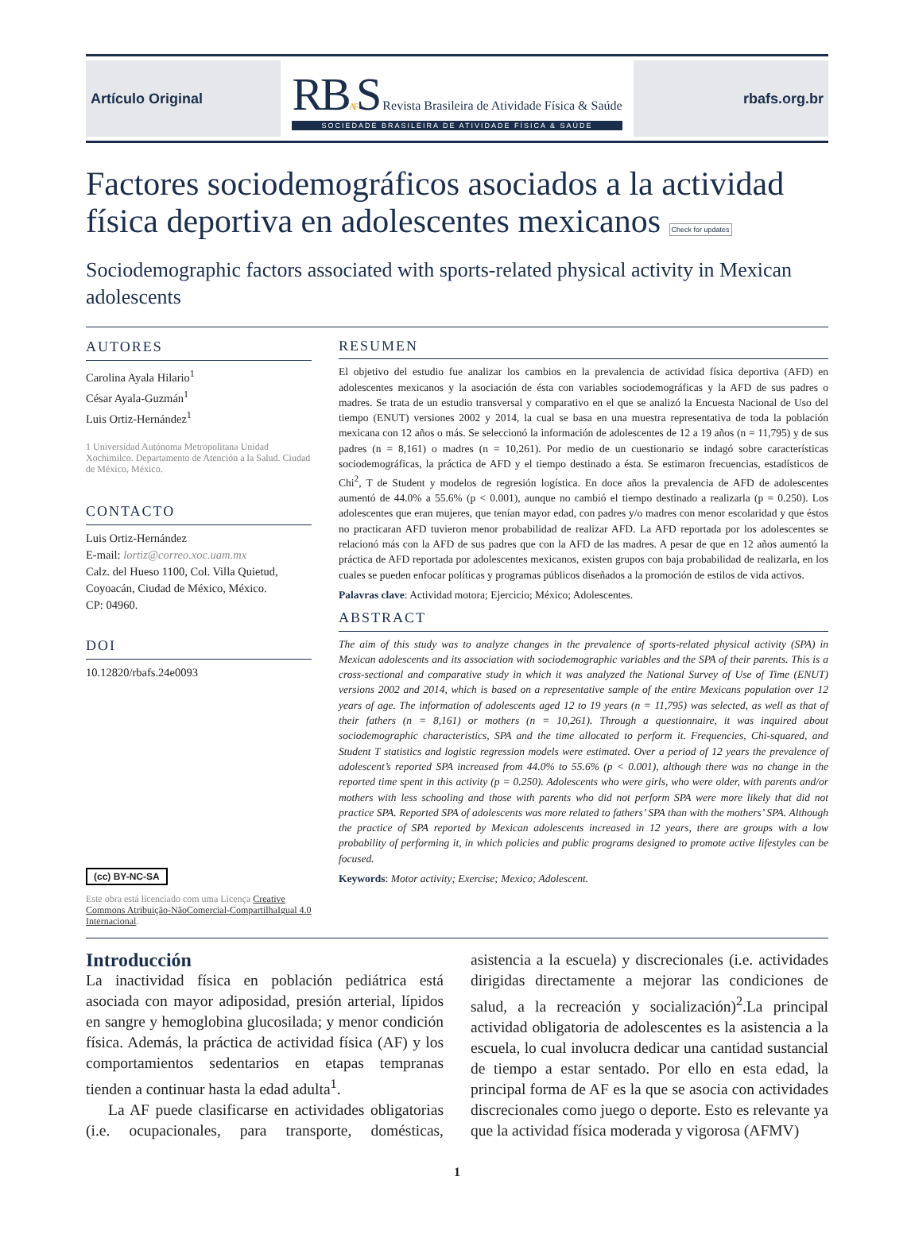Artículo Original
RBAFS Revista Brasileira de Atividade Física & Saúde
SOCIEDADE BRASILEIRA DE ATIVIDADE FÍSICA & SAÚDE
rbafs.org.br
Factores sociodemográficos asociados a la actividad física deportiva en adolescentes mexicanos Check for updates
Sociodemographic factors associated with sports-related physical activity in Mexican adolescents
AUTORES
Carolina Ayala Hilario<sup>1</sup>
César Ayala-Guzmán<sup>1</sup>
Luis Ortiz-Hernández<sup>1</sup>
1 Universidad Autónoma Metropolitana Unidad Xochimilco. Departamento de Atención a la Salud. Ciudad de México, México.
CONTACTO
Luis Ortiz-Hernández
E-mail: lortiz@correo.xoc.uam.mx
Calz. del Hueso 1100, Col. Villa Quietud, Coyoacán, Ciudad de México, México.
CP: 04960.
DOI
10.12820/rbafs.24e0093
(cc) BY-NC-SA
Este obra está licenciado com uma Licença Creative Commons Atribuição-NãoComercial-CompartilhaIgual 4.0 Internacional.
RESUMEN
El objetivo del estudio fue analizar los cambios en la prevalencia de actividad física deportiva (AFD) en adolescentes mexicanos y la asociación de ésta con variables sociodemográficas y la AFD de sus padres o madres. Se trata de un estudio transversal y comparativo en el que se analizó la Encuesta Nacional de Uso del tiempo (ENUT) versiones 2002 y 2014, la cual se basa en una muestra representativa de toda la población mexicana con 12 años o más. Se seleccionó la información de adolescentes de 12 a 19 años (n = 11,795) y de sus padres (n = 8,161) o madres (n = 10,261). Por medio de un cuestionario se indagó sobre características sociodemográficas, la práctica de AFD y el tiempo destinado a ésta. Se estimaron frecuencias, estadísticos de Chi<sup>2</sup>, T de Student y modelos de regresión logística. En doce años la prevalencia de AFD de adolescentes aumentó de 44.0% a 55.6% (p < 0.001), aunque no cambió el tiempo destinado a realizarla (p = 0.250). Los adolescentes que eran mujeres, que tenían mayor edad, con padres y/o madres con menor escolaridad y que éstos no practicaran AFD tuvieron menor probabilidad de realizar AFD. La AFD reportada por los adolescentes se relacionó más con la AFD de sus padres que con la AFD de las madres. A pesar de que en 12 años aumentó la práctica de AFD reportada por adolescentes mexicanos, existen grupos con baja probabilidad de realizarla, en los cuales se pueden enfocar políticas y programas públicos diseñados a la promoción de estilos de vida activos.
Palavras clave: Actividad motora; Ejercicio; México; Adolescentes.
ABSTRACT
The aim of this study was to analyze changes in the prevalence of sports-related physical activity (SPA) in Mexican adolescents and its association with sociodemographic variables and the SPA of their parents. This is a cross-sectional and comparative study in which it was analyzed the National Survey of Use of Time (ENUT) versions 2002 and 2014, which is based on a representative sample of the entire Mexicans population over 12 years of age. The information of adolescents aged 12 to 19 years (n = 11,795) was selected, as well as that of their fathers (n = 8,161) or mothers (n = 10,261). Through a questionnaire, it was inquired about sociodemographic characteristics, SPA and the time allocated to perform it. Frequencies, Chi-squared, and Student T statistics and logistic regression models were estimated. Over a period of 12 years the prevalence of adolescent’s reported SPA increased from 44.0% to 55.6% (p < 0.001), although there was no change in the reported time spent in this activity (p = 0.250). Adolescents who were girls, who were older, with parents and/or mothers with less schooling and those with parents who did not perform SPA were more likely that did not practice SPA. Reported SPA of adolescents was more related to fathers’ SPA than with the mothers’ SPA. Although the practice of SPA reported by Mexican adolescents increased in 12 years, there are groups with a low probability of performing it, in which policies and public programs designed to promote active lifestyles can be focused.
Keywords: Motor activity; Exercise; Mexico; Adolescent.
Introducción
La inactividad física en población pediátrica está asociada con mayor adiposidad, presión arterial, lípidos en sangre y hemoglobina glucosilada; y menor condición física. Además, la práctica de actividad física (AF) y los comportamientos sedentarios en etapas tempranas tienden a continuar hasta la edad adulta<sup>1</sup>.
La AF puede clasificarse en actividades obligatorias (i.e. ocupacionales, para transporte, domésticas, asistencia a la escuela) y discrecionales (i.e. actividades dirigidas directamente a mejorar las condiciones de salud, a la recreación y socialización)<sup>2</sup>.La principal actividad obligatoria de adolescentes es la asistencia a la escuela, lo cual involucra dedicar una cantidad sustancial de tiempo a estar sentado. Por ello en esta edad, la principal forma de AF es la que se asocia con actividades discrecionales como juego o deporte. Esto es relevante ya que la actividad física moderada y vigorosa (AFMV)
1